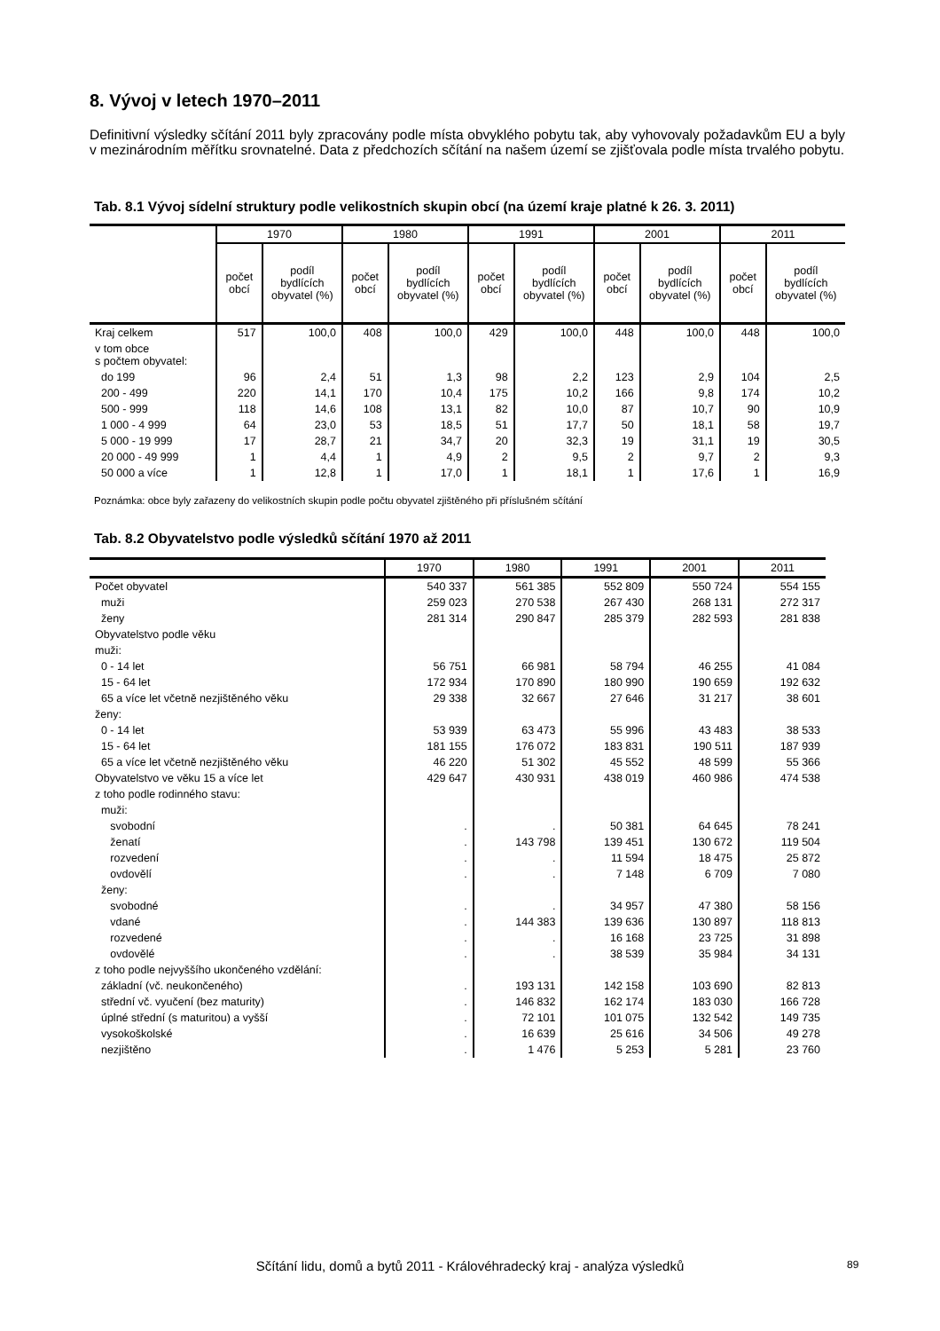8. Vývoj v letech 1970–2011
Definitivní výsledky sčítání 2011 byly zpracovány podle místa obvyklého pobytu tak, aby vyhovovaly požadavkům EU a byly v mezinárodním měřítku srovnatelné. Data z předchozích sčítání na našem území se zjišťovala podle místa trvalého pobytu.
Tab. 8.1 Vývoj sídelní struktury podle velikostních skupin obcí (na území kraje platné k 26. 3. 2011)
| | 1970 | | 1980 | | 1991 | | 2001 | | 2011 | |
| --- | --- | --- | --- | --- | --- | --- | --- | --- | --- | --- |
| | počet obcí | podíl bydlících obyvatel (%) | počet obcí | podíl bydlících obyvatel (%) | počet obcí | podíl bydlících obyvatel (%) | počet obcí | podíl bydlících obyvatel (%) | počet obcí | podíl bydlících obyvatel (%) |
| Kraj celkem | 517 | 100,0 | 408 | 100,0 | 429 | 100,0 | 448 | 100,0 | 448 | 100,0 |
| v tom obce s počtem obyvatel: | | | | | | | | | | |
| do 199 | 96 | 2,4 | 51 | 1,3 | 98 | 2,2 | 123 | 2,9 | 104 | 2,5 |
| 200 - 499 | 220 | 14,1 | 170 | 10,4 | 175 | 10,2 | 166 | 9,8 | 174 | 10,2 |
| 500 - 999 | 118 | 14,6 | 108 | 13,1 | 82 | 10,0 | 87 | 10,7 | 90 | 10,9 |
| 1 000 - 4 999 | 64 | 23,0 | 53 | 18,5 | 51 | 17,7 | 50 | 18,1 | 58 | 19,7 |
| 5 000 - 19 999 | 17 | 28,7 | 21 | 34,7 | 20 | 32,3 | 19 | 31,1 | 19 | 30,5 |
| 20 000 - 49 999 | 1 | 4,4 | 1 | 4,9 | 2 | 9,5 | 2 | 9,7 | 2 | 9,3 |
| 50 000 a více | 1 | 12,8 | 1 | 17,0 | 1 | 18,1 | 1 | 17,6 | 1 | 16,9 |
Poznámka: obce byly zařazeny do velikostních skupin podle počtu obyvatel zjištěného při příslušném sčítání
Tab. 8.2 Obyvatelstvo podle výsledků sčítání 1970 až 2011
| | 1970 | 1980 | 1991 | 2001 | 2011 |
| --- | --- | --- | --- | --- | --- |
| Počet obyvatel | 540 337 | 561 385 | 552 809 | 550 724 | 554 155 |
| muži | 259 023 | 270 538 | 267 430 | 268 131 | 272 317 |
| ženy | 281 314 | 290 847 | 285 379 | 282 593 | 281 838 |
| Obyvatelstvo podle věku | | | | | |
| muži: | | | | | |
| 0 - 14 let | 56 751 | 66 981 | 58 794 | 46 255 | 41 084 |
| 15 - 64 let | 172 934 | 170 890 | 180 990 | 190 659 | 192 632 |
| 65 a více let včetně nezjištěného věku | 29 338 | 32 667 | 27 646 | 31 217 | 38 601 |
| ženy: | | | | | |
| 0 - 14 let | 53 939 | 63 473 | 55 996 | 43 483 | 38 533 |
| 15 - 64 let | 181 155 | 176 072 | 183 831 | 190 511 | 187 939 |
| 65 a více let včetně nezjištěného věku | 46 220 | 51 302 | 45 552 | 48 599 | 55 366 |
| Obyvatelstvo ve věku 15 a více let | 429 647 | 430 931 | 438 019 | 460 986 | 474 538 |
| z toho podle rodinného stavu: | | | | | |
| muži: | | | | | |
| svobodní | . | . | 50 381 | 64 645 | 78 241 |
| ženatí | . | 143 798 | 139 451 | 130 672 | 119 504 |
| rozvedení | . | . | 11 594 | 18 475 | 25 872 |
| ovdovělí | . | . | 7 148 | 6 709 | 7 080 |
| ženy: | | | | | |
| svobodné | . | . | 34 957 | 47 380 | 58 156 |
| vdané | . | 144 383 | 139 636 | 130 897 | 118 813 |
| rozvedené | . | . | 16 168 | 23 725 | 31 898 |
| ovdovělé | . | . | 38 539 | 35 984 | 34 131 |
| z toho podle nejvyššího ukončeného vzdělání: | | | | | |
| základní (vč. neukončeného) | . | 193 131 | 142 158 | 103 690 | 82 813 |
| střední vč. vyučení (bez maturity) | . | 146 832 | 162 174 | 183 030 | 166 728 |
| úplné střední (s maturitou) a vyšší | . | 72 101 | 101 075 | 132 542 | 149 735 |
| vysokoškolské | . | 16 639 | 25 616 | 34 506 | 49 278 |
| nezjištěno | . | 1 476 | 5 253 | 5 281 | 23 760 |
Sčítání lidu, domů a bytů 2011 - Královéhradecký kraj - analýza výsledků 89